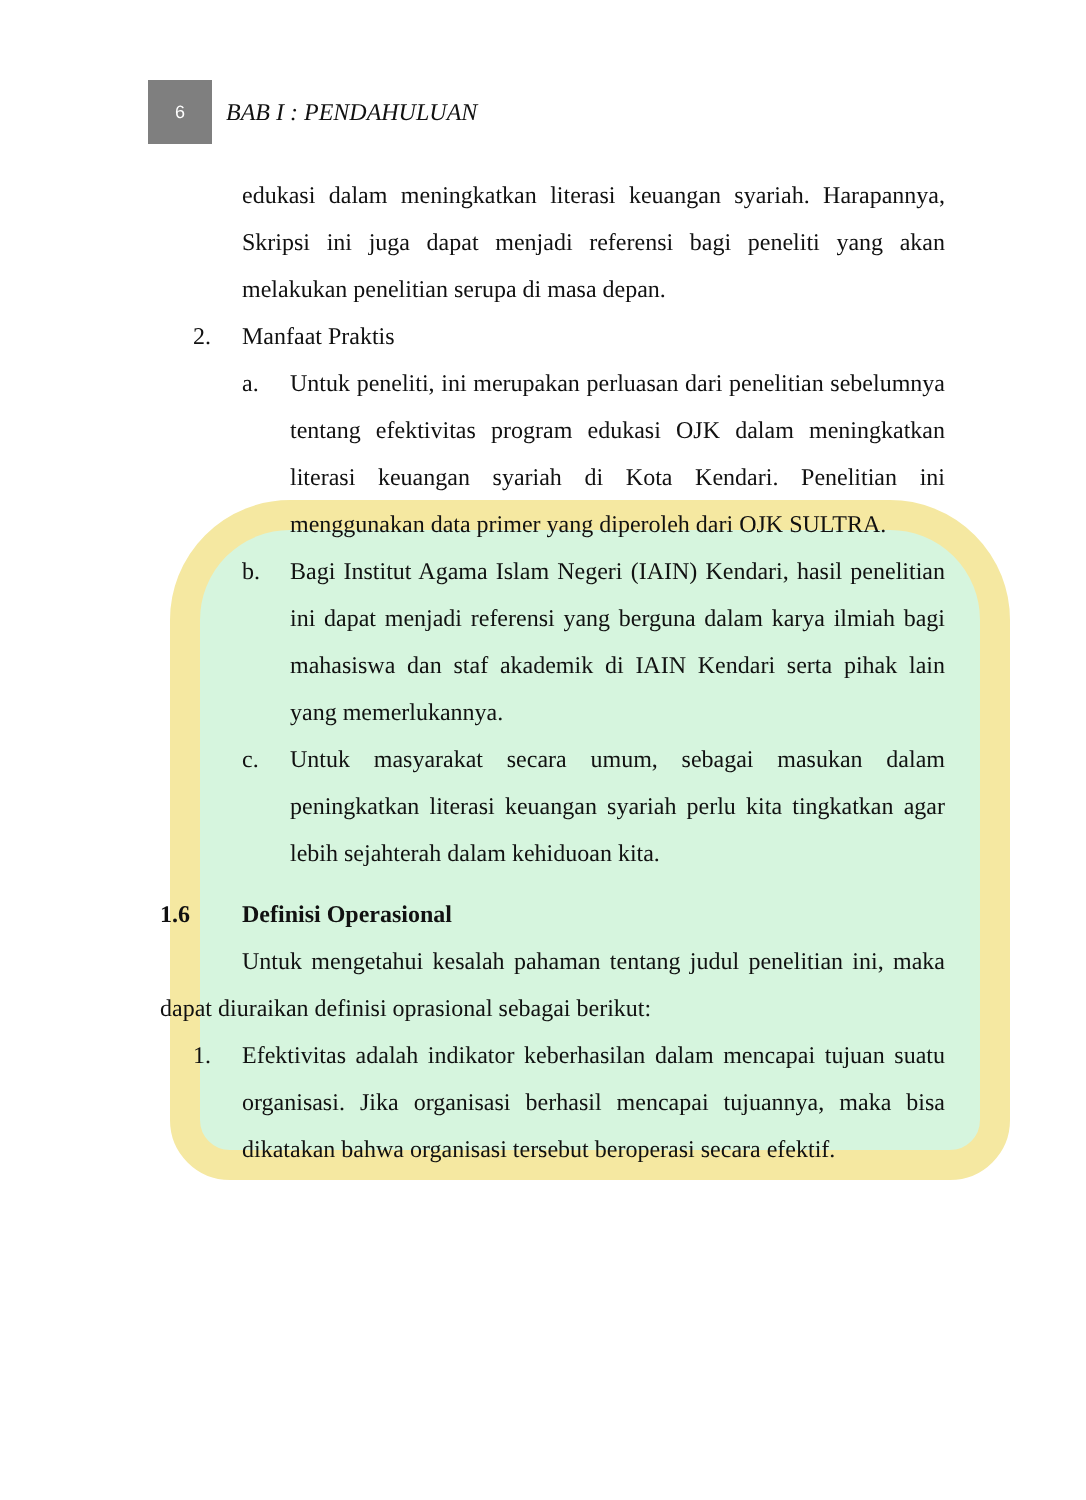6
BAB I : PENDAHULUAN
edukasi dalam meningkatkan literasi keuangan syariah. Harapannya, Skripsi ini juga dapat menjadi referensi bagi peneliti yang akan melakukan penelitian serupa di masa depan.
2. Manfaat Praktis
a. Untuk peneliti, ini merupakan perluasan dari penelitian sebelumnya tentang efektivitas program edukasi OJK dalam meningkatkan literasi keuangan syariah di Kota Kendari. Penelitian ini menggunakan data primer yang diperoleh dari OJK SULTRA.
b. Bagi Institut Agama Islam Negeri (IAIN) Kendari, hasil penelitian ini dapat menjadi referensi yang berguna dalam karya ilmiah bagi mahasiswa dan staf akademik di IAIN Kendari serta pihak lain yang memerlukannya.
c. Untuk masyarakat secara umum, sebagai masukan dalam peningkatkan literasi keuangan syariah perlu kita tingkatkan agar lebih sejahterah dalam kehiduoan kita.
1.6 Definisi Operasional
Untuk mengetahui kesalah pahaman tentang judul penelitian ini, maka dapat diuraikan definisi oprasional sebagai berikut:
1. Efektivitas adalah indikator keberhasilan dalam mencapai tujuan suatu organisasi. Jika organisasi berhasil mencapai tujuannya, maka bisa dikatakan bahwa organisasi tersebut beroperasi secara efektif.